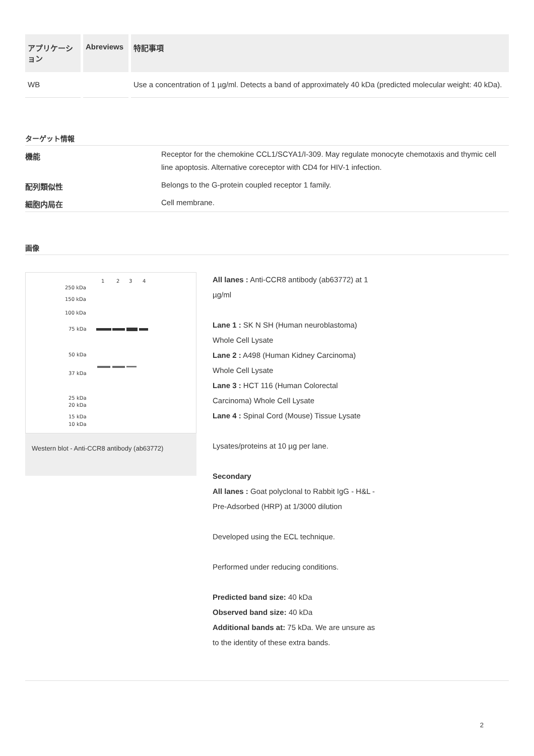| アプリケーション | Abreviews | 特記事項 |
| --- | --- | --- |
| WB | | Use a concentration of 1 µg/ml. Detects a band of approximately 40 kDa (predicted molecular weight: 40 kDa). |
ターゲット情報
| 機能 | Receptor for the chemokine CCL1/SCYA1/I-309. May regulate monocyte chemotaxis and thymic cell line apoptosis. Alternative coreceptor with CD4 for HIV-1 infection. |
| 配列類似性 | Belongs to the G-protein coupled receptor 1 family. |
| 細胞内局在 | Cell membrane. |
画像
1
2
3
4
250 kDa
150 kDa
100 kDa
75 kDa
50 kDa
37 kDa
25 kDa
20 kDa
15 kDa
10 kDa
Western blot - Anti-CCR8 antibody (ab63772)
All lanes : Anti-CCR8 antibody (ab63772) at 1 µg/ml
Lane 1 : SK N SH (Human neuroblastoma) Whole Cell Lysate
Lane 2 : A498 (Human Kidney Carcinoma) Whole Cell Lysate
Lane 3 : HCT 116 (Human Colorectal Carcinoma) Whole Cell Lysate
Lane 4 : Spinal Cord (Mouse) Tissue Lysate
Lysates/proteins at 10 µg per lane.
Secondary
All lanes : Goat polyclonal to Rabbit IgG - H&L - Pre-Adsorbed (HRP) at 1/3000 dilution
Developed using the ECL technique.
Performed under reducing conditions.
Predicted band size: 40 kDa
Observed band size: 40 kDa
Additional bands at: 75 kDa. We are unsure as to the identity of these extra bands.
2